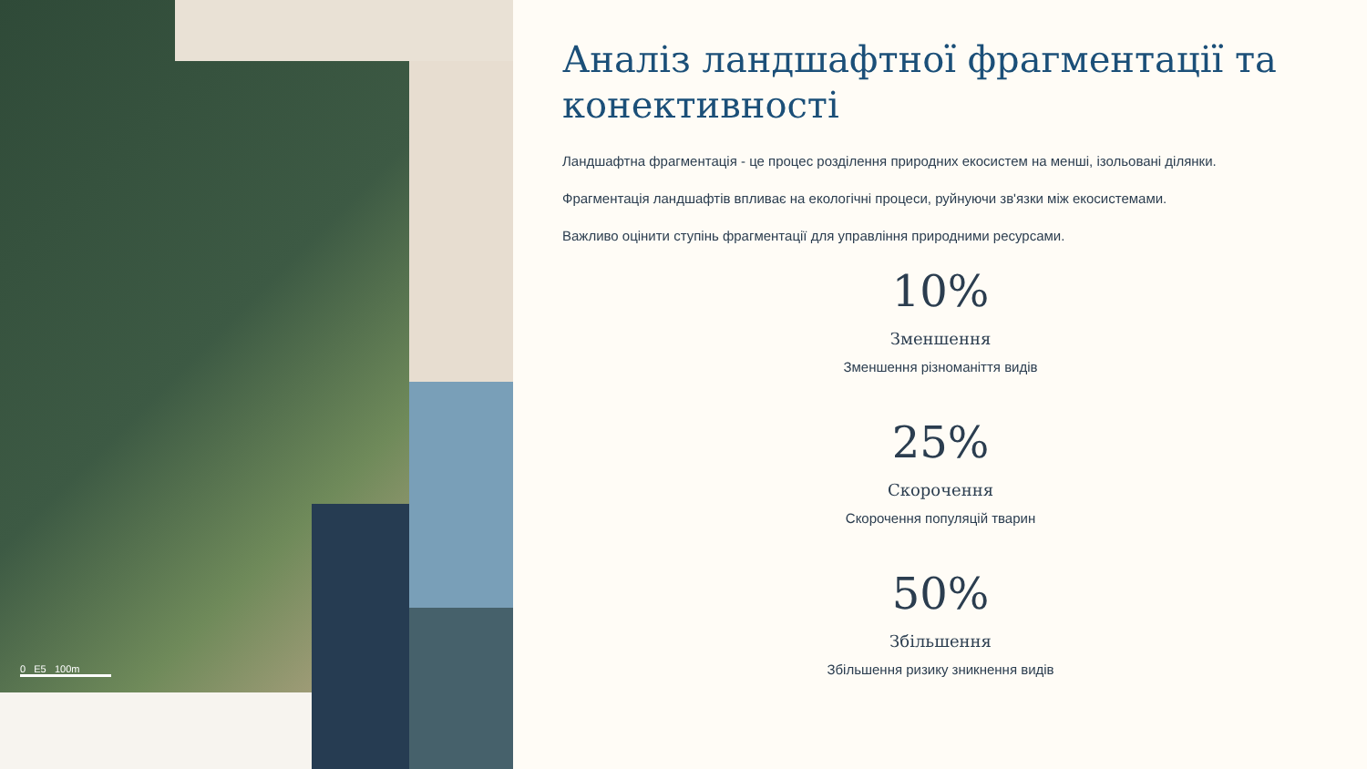0 E5 100m
Аналіз ландшафтної фрагментації та конективності
Ландшафтна фрагментація - це процес розділення природних екосистем на менші, ізольовані ділянки.
Фрагментація ландшафтів впливає на екологічні процеси, руйнуючи зв'язки між екосистемами.
Важливо оцінити ступінь фрагментації для управління природними ресурсами.
10%
Зменшення
Зменшення різноманіття видів
25%
Скорочення
Скорочення популяцій тварин
50%
Збільшення
Збільшення ризику зникнення видів